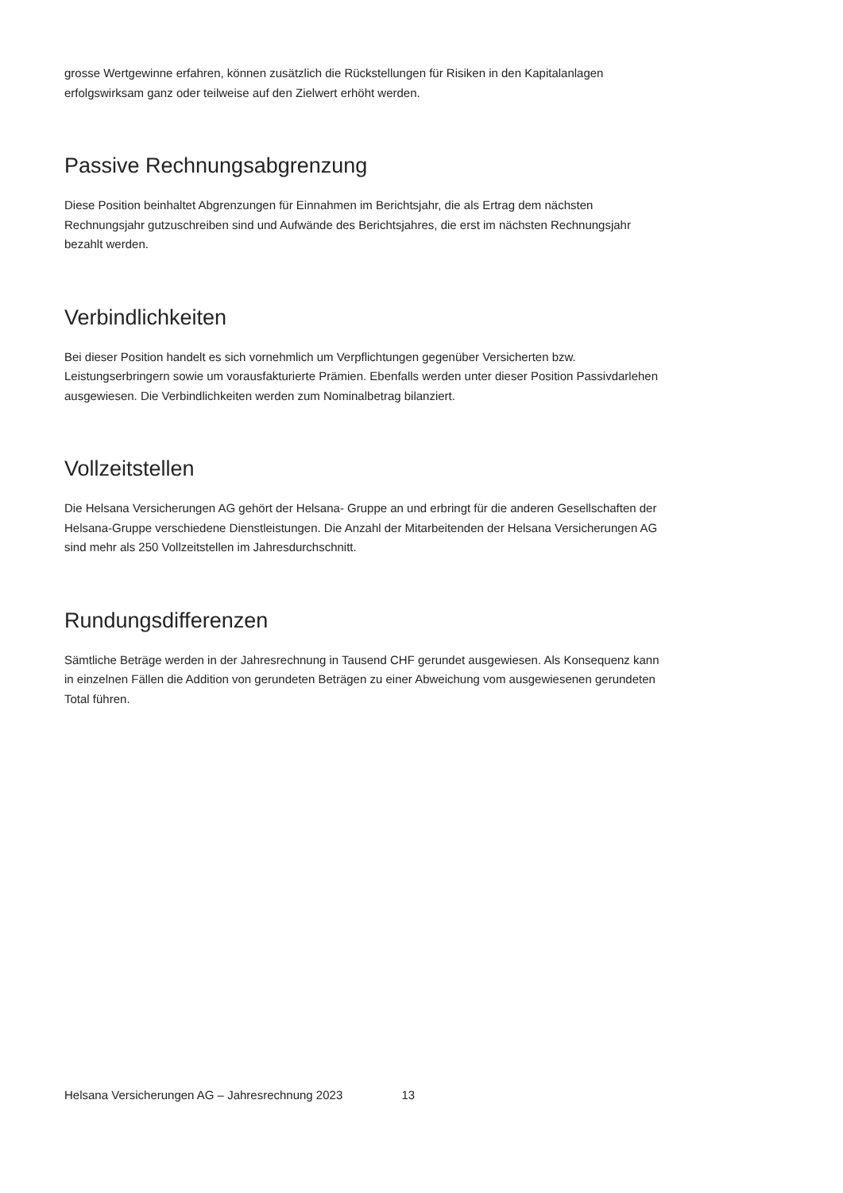grosse Wertgewinne erfahren, können zusätzlich die Rückstellungen für Risiken in den Kapitalanlagen erfolgswirksam ganz oder teilweise auf den Zielwert erhöht werden.
Passive Rechnungsabgrenzung
Diese Position beinhaltet Abgrenzungen für Einnahmen im Berichtsjahr, die als Ertrag dem nächsten Rechnungsjahr gutzuschreiben sind und Aufwände des Berichtsjahres, die erst im nächsten Rechnungsjahr bezahlt werden.
Verbindlichkeiten
Bei dieser Position handelt es sich vornehmlich um Verpflichtungen gegenüber Versicherten bzw. Leistungserbringern sowie um vorausfakturierte Prämien. Ebenfalls werden unter dieser Position Passivdarlehen ausgewiesen. Die Verbindlichkeiten werden zum Nominalbetrag bilanziert.
Vollzeitstellen
Die Helsana Versicherungen AG gehört der Helsana- Gruppe an und erbringt für die anderen Gesellschaften der Helsana-Gruppe verschiedene Dienstleistungen. Die Anzahl der Mitarbeitenden der Helsana Versicherungen AG sind mehr als 250 Vollzeitstellen im Jahresdurchschnitt.
Rundungsdifferenzen
Sämtliche Beträge werden in der Jahresrechnung in Tausend CHF gerundet ausgewiesen. Als Konsequenz kann in einzelnen Fällen die Addition von gerundeten Beträgen zu einer Abweichung vom ausgewiesenen gerundeten Total führen.
Helsana Versicherungen AG – Jahresrechnung 2023 13